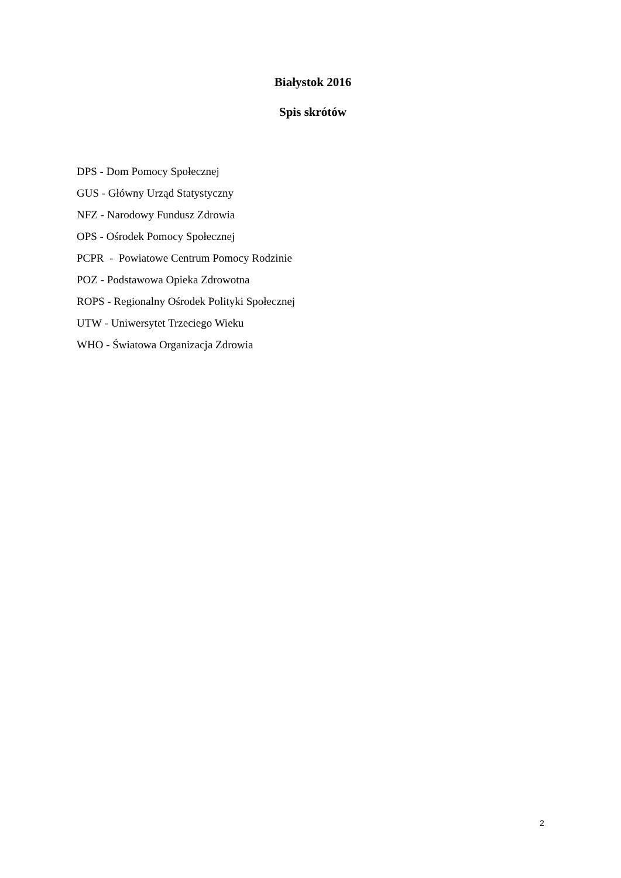Białystok 2016
Spis skrótów
DPS - Dom Pomocy Społecznej
GUS - Główny Urząd Statystyczny
NFZ - Narodowy Fundusz Zdrowia
OPS - Ośrodek Pomocy Społecznej
PCPR - Powiatowe Centrum Pomocy Rodzinie
POZ - Podstawowa Opieka Zdrowotna
ROPS - Regionalny Ośrodek Polityki Społecznej
UTW - Uniwersytet Trzeciego Wieku
WHO - Światowa Organizacja Zdrowia
2